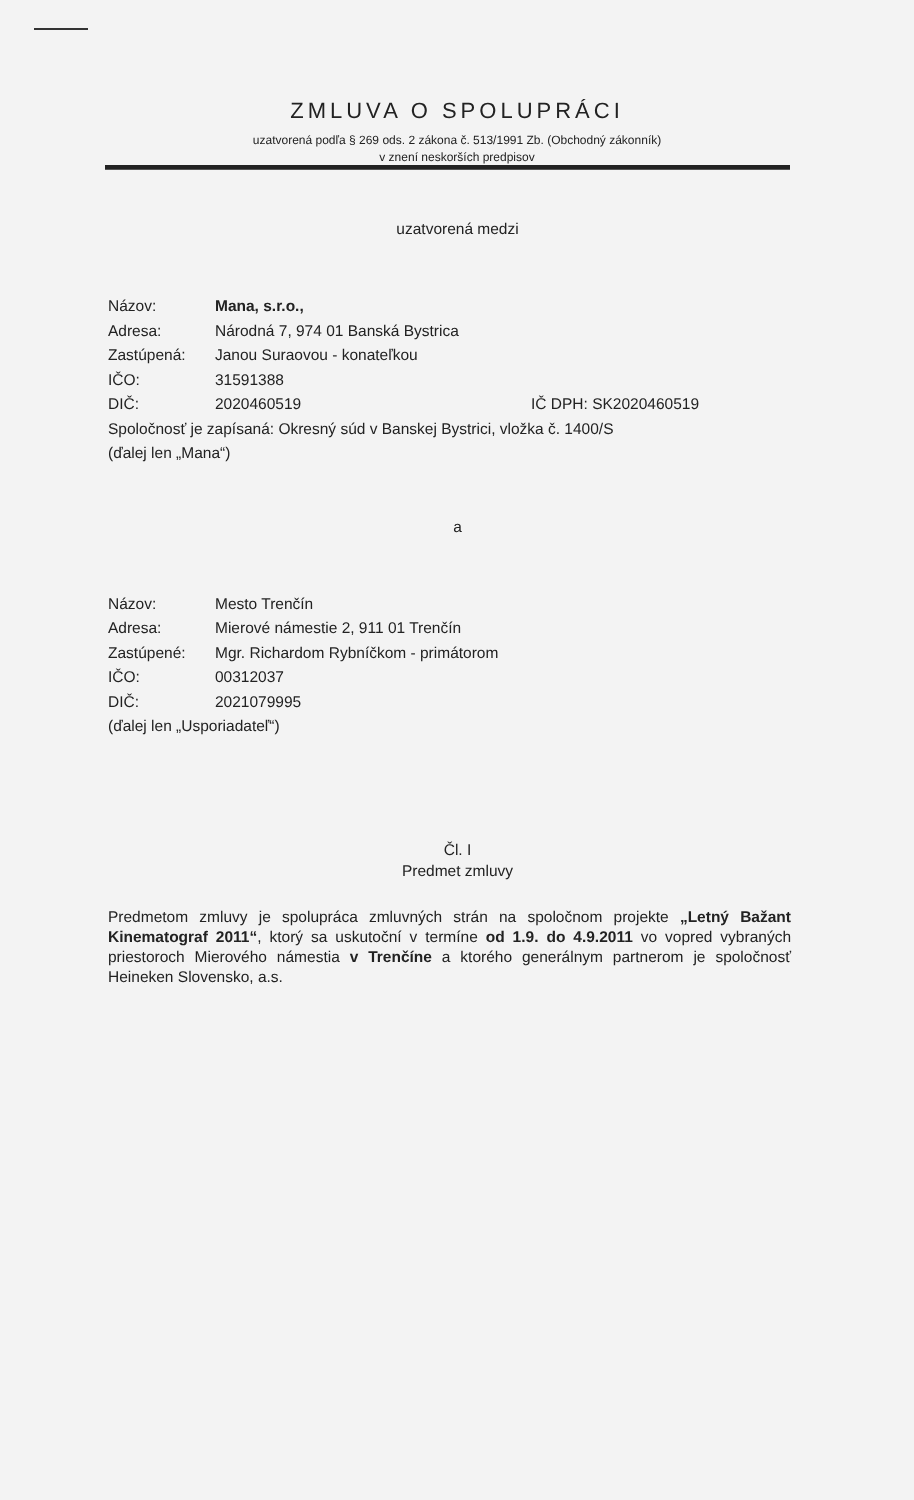ZMLUVA O SPOLUPRÁCI
uzatvorená podľa § 269 ods. 2 zákona č. 513/1991 Zb. (Obchodný zákonník)
v znení neskorších predpisov
uzatvorená medzi
Názov: Mana, s.r.o.,
Adresa: Národná 7, 974 01 Banská Bystrica
Zastúpená: Janou Suraovou - konateľkou
IČO: 31591388
DIČ: 2020460519 IČ DPH: SK2020460519
Spoločnosť je zapísaná: Okresný súd v Banskej Bystrici, vložka č. 1400/S
(ďalej len „Mana“)
a
Názov: Mesto Trenčín
Adresa: Mierové námestie 2, 911 01 Trenčín
Zastúpené: Mgr. Richardom Rybníčkom - primátorom
IČO: 00312037
DIČ: 2021079995
(ďalej len „Usporiadateľ“)
Čl. I
Predmet zmluvy
Predmetom zmluvy je spolupráca zmluvných strán na spoločnom projekte „Letný Bažant Kinematograf 2011“, ktorý sa uskutoční v termíne od 1.9. do 4.9.2011 vo vopred vybraných priestoroch Mierového námestia v Trenčíne a ktorého generálnym partnerom je spoločnosť Heineken Slovensko, a.s.